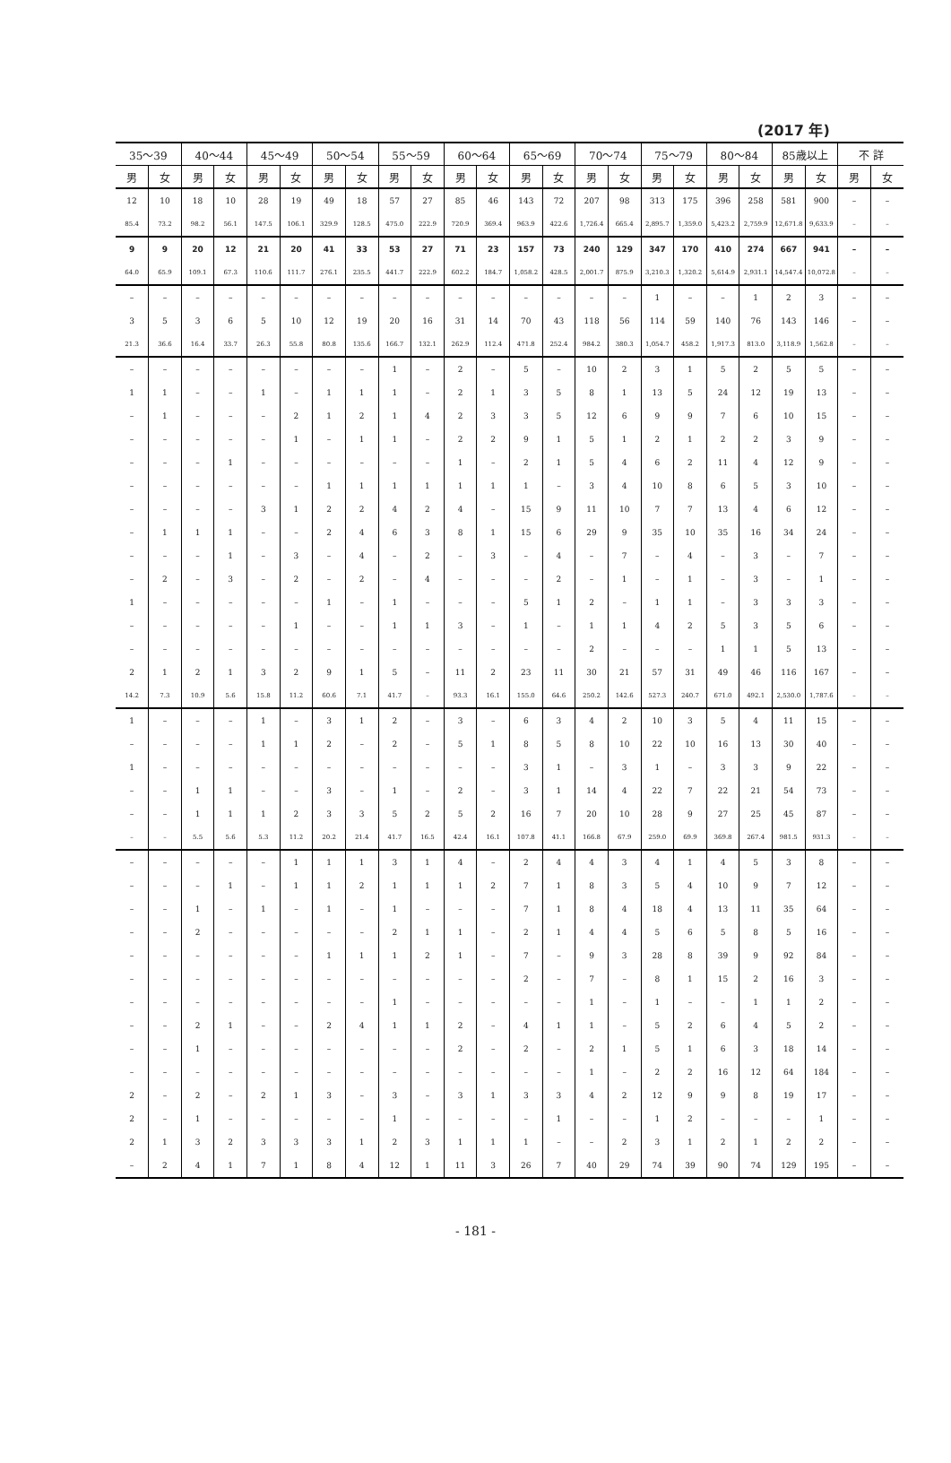(2017 年)
| 35～39 | | 40～44 | | 45～49 | | 50～54 | | 55～59 | | 60～64 | | 65～69 | | 70～74 | | 75～79 | | 80～84 | | 85歳以上 | | 不 詳 | |
| --- | --- | --- | --- | --- | --- | --- | --- | --- | --- | --- | --- | --- | --- | --- | --- | --- | --- | --- | --- | --- | --- | --- | --- |
| 男 | 女 | 男 | 女 | 男 | 女 | 男 | 女 | 男 | 女 | 男 | 女 | 男 | 女 | 男 | 女 | 男 | 女 | 男 | 女 | 男 | 女 | 男 | 女 |
| 12 | 10 | 18 | 10 | 28 | 19 | 49 | 18 | 57 | 27 | 85 | 46 | 143 | 72 | 207 | 98 | 313 | 175 | 396 | 258 | 581 | 900 | – | – |
| 85.4 | 73.2 | 98.2 | 56.1 | 147.5 | 106.1 | 329.9 | 128.5 | 475.0 | 222.9 | 720.9 | 369.4 | 963.9 | 422.6 | 1,726.4 | 665.4 | 2,895.7 | 1,359.0 | 5,423.2 | 2,759.9 | 12,671.8 | 9,633.9 | – | – |
| 9 | 9 | 20 | 12 | 21 | 20 | 41 | 33 | 53 | 27 | 71 | 23 | 157 | 73 | 240 | 129 | 347 | 170 | 410 | 274 | 667 | 941 | – | – |
| 64.0 | 65.9 | 109.1 | 67.3 | 110.6 | 111.7 | 276.1 | 235.5 | 441.7 | 222.9 | 602.2 | 184.7 | 1,058.2 | 428.5 | 2,001.7 | 875.9 | 3,210.3 | 1,320.2 | 5,614.9 | 2,931.1 | 14,547.4 | 10,072.8 | – | – |
| – | – | – | – | – | – | – | – | – | – | – | – | – | – | – | – | 1 | – | – | 1 | 2 | 3 | – | – |
| 3 | 5 | 3 | 6 | 5 | 10 | 12 | 19 | 20 | 16 | 31 | 14 | 70 | 43 | 118 | 56 | 114 | 59 | 140 | 76 | 143 | 146 | – | – |
| 21.3 | 36.6 | 16.4 | 33.7 | 26.3 | 55.8 | 80.8 | 135.6 | 166.7 | 132.1 | 262.9 | 112.4 | 471.8 | 252.4 | 984.2 | 380.3 | 1,054.7 | 458.2 | 1,917.3 | 813.0 | 3,118.9 | 1,562.8 | – | – |
| – | – | – | – | – | – | – | – | 1 | – | 2 | – | 5 | – | 10 | 2 | 3 | 1 | 5 | 2 | 5 | 5 | – | – |
| 1 | 1 | – | – | 1 | – | 1 | 1 | 1 | – | 2 | 1 | 3 | 5 | 8 | 1 | 13 | 5 | 24 | 12 | 19 | 13 | – | – |
| – | 1 | – | – | – | 2 | 1 | 2 | 1 | 4 | 2 | 3 | 3 | 5 | 12 | 6 | 9 | 9 | 7 | 6 | 10 | 15 | – | – |
| – | – | – | – | – | 1 | – | 1 | 1 | – | 2 | 2 | 9 | 1 | 5 | 1 | 2 | 1 | 2 | 2 | 3 | 9 | – | – |
| – | – | – | 1 | – | – | – | – | – | – | 1 | – | 2 | 1 | 5 | 4 | 6 | 2 | 11 | 4 | 12 | 9 | – | – |
| – | – | – | – | – | – | 1 | 1 | 1 | 1 | 1 | 1 | 1 | – | 3 | 4 | 10 | 8 | 6 | 5 | 3 | 10 | – | – |
| – | – | – | – | 3 | 1 | 2 | 2 | 4 | 2 | 4 | – | 15 | 9 | 11 | 10 | 7 | 7 | 13 | 4 | 6 | 12 | – | – |
| – | 1 | 1 | 1 | – | – | 2 | 4 | 6 | 3 | 8 | 1 | 15 | 6 | 29 | 9 | 35 | 10 | 35 | 16 | 34 | 24 | – | – |
| – | – | – | 1 | – | 3 | – | 4 | – | 2 | – | 3 | – | 4 | – | 7 | – | 4 | – | 3 | – | 7 | – | – |
| – | 2 | – | 3 | – | 2 | – | 2 | – | 4 | – | – | – | 2 | – | 1 | – | 1 | – | 3 | – | 1 | – | – |
| 1 | – | – | – | – | – | 1 | – | 1 | – | – | – | 5 | 1 | 2 | – | 1 | 1 | – | 3 | 3 | 3 | – | – |
| – | – | – | – | – | 1 | – | – | 1 | 1 | 3 | – | 1 | – | 1 | 1 | 4 | 2 | 5 | 3 | 5 | 6 | – | – |
| – | – | – | – | – | – | – | – | – | – | – | – | – | – | 2 | – | – | – | 1 | 1 | 5 | 13 | – | – |
| 2 | 1 | 2 | 1 | 3 | 2 | 9 | 1 | 5 | – | 11 | 2 | 23 | 11 | 30 | 21 | 57 | 31 | 49 | 46 | 116 | 167 | – | – |
| 14.2 | 7.3 | 10.9 | 5.6 | 15.8 | 11.2 | 60.6 | 7.1 | 41.7 | – | 93.3 | 16.1 | 155.0 | 64.6 | 250.2 | 142.6 | 527.3 | 240.7 | 671.0 | 492.1 | 2,530.0 | 1,787.6 | – | – |
| 1 | – | – | – | 1 | – | 3 | 1 | 2 | – | 3 | – | 6 | 3 | 4 | 2 | 10 | 3 | 5 | 4 | 11 | 15 | – | – |
| – | – | – | – | 1 | 1 | 2 | – | 2 | – | 5 | 1 | 8 | 5 | 8 | 10 | 22 | 10 | 16 | 13 | 30 | 40 | – | – |
| 1 | – | – | – | – | – | – | – | – | – | – | – | 3 | 1 | – | 3 | 1 | – | 3 | 3 | 9 | 22 | – | – |
| – | – | 1 | 1 | – | – | 3 | – | 1 | – | 2 | – | 3 | 1 | 14 | 4 | 22 | 7 | 22 | 21 | 54 | 73 | – | – |
| – | – | 1 | 1 | 1 | 2 | 3 | 3 | 5 | 2 | 5 | 2 | 16 | 7 | 20 | 10 | 28 | 9 | 27 | 25 | 45 | 87 | – | – |
| – | – | 5.5 | 5.6 | 5.3 | 11.2 | 20.2 | 21.4 | 41.7 | 16.5 | 42.4 | 16.1 | 107.8 | 41.1 | 166.8 | 67.9 | 259.0 | 69.9 | 369.8 | 267.4 | 981.5 | 931.3 | – | – |
| – | – | – | – | – | 1 | 1 | 1 | 3 | 1 | 4 | – | 2 | 4 | 4 | 3 | 4 | 1 | 4 | 5 | 3 | 8 | – | – |
| – | – | – | 1 | – | 1 | 1 | 2 | 1 | 1 | 1 | 2 | 7 | 1 | 8 | 3 | 5 | 4 | 10 | 9 | 7 | 12 | – | – |
| – | – | 1 | – | 1 | – | 1 | – | 1 | – | – | – | 7 | 1 | 8 | 4 | 18 | 4 | 13 | 11 | 35 | 64 | – | – |
| – | – | 2 | – | – | – | – | – | 2 | 1 | 1 | – | 2 | 1 | 4 | 4 | 5 | 6 | 5 | 8 | 5 | 16 | – | – |
| – | – | – | – | – | – | 1 | 1 | 1 | 2 | 1 | – | 7 | – | 9 | 3 | 28 | 8 | 39 | 9 | 92 | 84 | – | – |
| – | – | – | – | – | – | – | – | – | – | – | – | 2 | – | 7 | – | 8 | 1 | 15 | 2 | 16 | 3 | – | – |
| – | – | – | – | – | – | – | – | 1 | – | – | – | – | – | 1 | – | 1 | – | – | 1 | 1 | 2 | – | – |
| – | – | 2 | 1 | – | – | 2 | 4 | 1 | 1 | 2 | – | 4 | 1 | 1 | – | 5 | 2 | 6 | 4 | 5 | 2 | – | – |
| – | – | 1 | – | – | – | – | – | – | – | 2 | – | 2 | – | 2 | 1 | 5 | 1 | 6 | 3 | 18 | 14 | – | – |
| – | – | – | – | – | – | – | – | – | – | – | – | – | – | 1 | – | 2 | 2 | 16 | 12 | 64 | 184 | – | – |
| 2 | – | 2 | – | 2 | 1 | 3 | – | 3 | – | 3 | 1 | 3 | 3 | 4 | 2 | 12 | 9 | 9 | 8 | 19 | 17 | – | – |
| 2 | – | 1 | – | – | – | – | – | 1 | – | – | – | – | 1 | – | – | 1 | 2 | – | – | – | 1 | – | – |
| 2 | 1 | 3 | 2 | 3 | 3 | 3 | 1 | 2 | 3 | 1 | 1 | 1 | – | – | 2 | 3 | 1 | 2 | 1 | 2 | 2 | – | – |
| – | 2 | 4 | 1 | 7 | 1 | 8 | 4 | 12 | 1 | 11 | 3 | 26 | 7 | 40 | 29 | 74 | 39 | 90 | 74 | 129 | 195 | – | – |
- 181 -